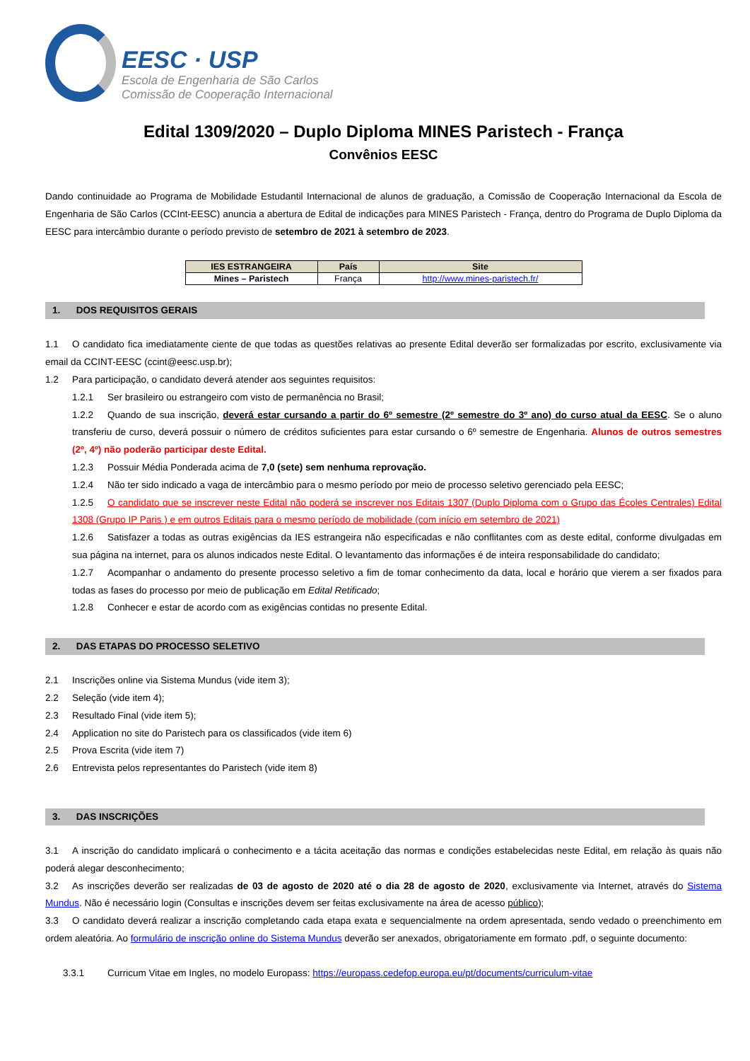EESC · USP
Escola de Engenharia de São Carlos
Comissão de Cooperação Internacional
Edital 1309/2020 – Duplo Diploma MINES Paristech - França
Convênios EESC
Dando continuidade ao Programa de Mobilidade Estudantil Internacional de alunos de graduação, a Comissão de Cooperação Internacional da Escola de Engenharia de São Carlos (CCInt-EESC) anuncia a abertura de Edital de indicações para MINES Paristech - França, dentro do Programa de Duplo Diploma da EESC para intercâmbio durante o período previsto de setembro de 2021 à setembro de 2023.
| IES ESTRANGEIRA | País | Site |
| --- | --- | --- |
| Mines – Paristech | França | http://www.mines-paristech.fr/ |
1. DOS REQUISITOS GERAIS
1.1 O candidato fica imediatamente ciente de que todas as questões relativas ao presente Edital deverão ser formalizadas por escrito, exclusivamente via email da CCINT-EESC (ccint@eesc.usp.br);
1.2 Para participação, o candidato deverá atender aos seguintes requisitos:
1.2.1 Ser brasileiro ou estrangeiro com visto de permanência no Brasil;
1.2.2 Quando de sua inscrição, deverá estar cursando a partir do 6º semestre (2º semestre do 3º ano) do curso atual da EESC. Se o aluno transferiu de curso, deverá possuir o número de créditos suficientes para estar cursando o 6º semestre de Engenharia. Alunos de outros semestres (2º, 4º) não poderão participar deste Edital.
1.2.3 Possuir Média Ponderada acima de 7,0 (sete) sem nenhuma reprovação.
1.2.4 Não ter sido indicado a vaga de intercâmbio para o mesmo período por meio de processo seletivo gerenciado pela EESC;
1.2.5 O candidato que se inscrever neste Edital não poderá se inscrever nos Editais 1307 (Duplo Diploma com o Grupo das Écoles Centrales) Edital 1308 (Grupo IP Paris ) e em outros Editais para o mesmo período de mobilidade (com início em setembro de 2021)
1.2.6 Satisfazer a todas as outras exigências da IES estrangeira não especificadas e não conflitantes com as deste edital, conforme divulgadas em sua página na internet, para os alunos indicados neste Edital. O levantamento das informações é de inteira responsabilidade do candidato;
1.2.7 Acompanhar o andamento do presente processo seletivo a fim de tomar conhecimento da data, local e horário que vierem a ser fixados para todas as fases do processo por meio de publicação em Edital Retificado;
1.2.8 Conhecer e estar de acordo com as exigências contidas no presente Edital.
2. DAS ETAPAS DO PROCESSO SELETIVO
2.1 Inscrições online via Sistema Mundus (vide item 3);
2.2 Seleção (vide item 4);
2.3 Resultado Final (vide item 5);
2.4 Application no site do Paristech para os classificados (vide item 6)
2.5 Prova Escrita (vide item 7)
2.6 Entrevista pelos representantes do Paristech (vide item 8)
3. DAS INSCRIÇÕES
3.1 A inscrição do candidato implicará o conhecimento e a tácita aceitação das normas e condições estabelecidas neste Edital, em relação às quais não poderá alegar desconhecimento;
3.2 As inscrições deverão ser realizadas de 03 de agosto de 2020 até o dia 28 de agosto de 2020, exclusivamente via Internet, através do Sistema Mundus. Não é necessário login (Consultas e inscrições devem ser feitas exclusivamente na área de acesso público);
3.3 O candidato deverá realizar a inscrição completando cada etapa exata e sequencialmente na ordem apresentada, sendo vedado o preenchimento em ordem aleatória. Ao formulário de inscrição online do Sistema Mundus deverão ser anexados, obrigatoriamente em formato .pdf, o seguinte documento:
3.3.1 Curricum Vitae em Ingles, no modelo Europass: https://europass.cedefop.europa.eu/pt/documents/curriculum-vitae